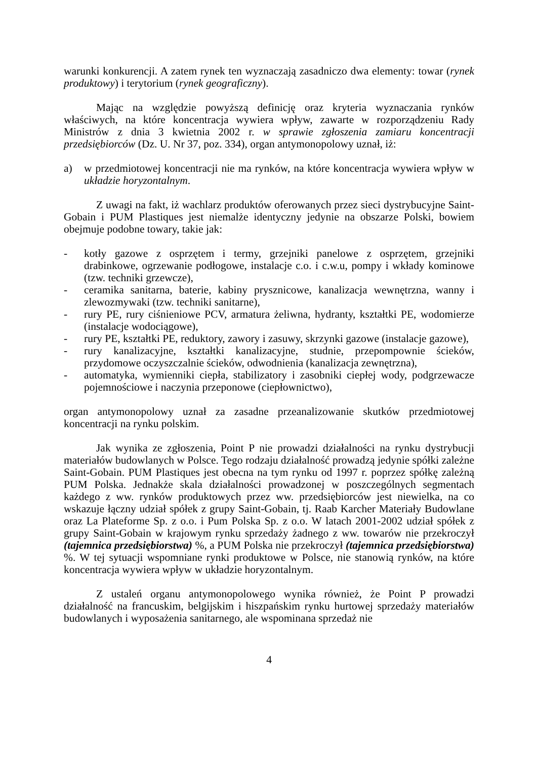warunki konkurencji. A zatem rynek ten wyznaczają zasadniczo dwa elementy: towar (rynek produktowy) i terytorium (rynek geograficzny).
Mając na względzie powyższą definicję oraz kryteria wyznaczania rynków właściwych, na które koncentracja wywiera wpływ, zawarte w rozporządzeniu Rady Ministrów z dnia 3 kwietnia 2002 r. w sprawie zgłoszenia zamiaru koncentracji przedsiębiorców (Dz. U. Nr 37, poz. 334), organ antymonopolowy uznał, iż:
a) w przedmiotowej koncentracji nie ma rynków, na które koncentracja wywiera wpływ w układzie horyzontalnym.
Z uwagi na fakt, iż wachlarz produktów oferowanych przez sieci dystrybucyjne Saint-Gobain i PUM Plastiques jest niemalże identyczny jedynie na obszarze Polski, bowiem obejmuje podobne towary, takie jak:
- kotły gazowe z osprzętem i termy, grzejniki panelowe z osprzętem, grzejniki drabinkowe, ogrzewanie podłogowe, instalacje c.o. i c.w.u, pompy i wkłady kominowe (tzw. techniki grzewcze),
- ceramika sanitarna, baterie, kabiny prysznicowe, kanalizacja wewnętrzna, wanny i zlewozmywaki (tzw. techniki sanitarne),
- rury PE, rury ciśnieniowe PCV, armatura żeliwna, hydranty, kształtki PE, wodomierze (instalacje wodociągowe),
- rury PE, kształtki PE, reduktory, zawory i zasuwy, skrzynki gazowe (instalacje gazowe),
- rury kanalizacyjne, kształtki kanalizacyjne, studnie, przepompownie ścieków, przydomowe oczyszczalnie ścieków, odwodnienia (kanalizacja zewnętrzna),
- automatyka, wymienniki ciepła, stabilizatory i zasobniki ciepłej wody, podgrzewacze pojemnościowe i naczynia przeponowe (ciepłownictwo),
organ antymonopolowy uznał za zasadne przeanalizowanie skutków przedmiotowej koncentracji na rynku polskim.
Jak wynika ze zgłoszenia, Point P nie prowadzi działalności na rynku dystrybucji materiałów budowlanych w Polsce. Tego rodzaju działalność prowadzą jedynie spółki zależne Saint-Gobain. PUM Plastiques jest obecna na tym rynku od 1997 r. poprzez spółkę zależną PUM Polska. Jednakże skala działalności prowadzonej w poszczególnych segmentach każdego z ww. rynków produktowych przez ww. przedsiębiorców jest niewielka, na co wskazuje łączny udział spółek z grupy Saint-Gobain, tj. Raab Karcher Materiały Budowlane oraz La Plateforme Sp. z o.o. i Pum Polska Sp. z o.o. W latach 2001-2002 udział spółek z grupy Saint-Gobain w krajowym rynku sprzedaży żadnego z ww. towarów nie przekroczył (tajemnica przedsiębiorstwa) %, a PUM Polska nie przekroczył (tajemnica przedsiębiorstwa) %. W tej sytuacji wspomniane rynki produktowe w Polsce, nie stanowią rynków, na które koncentracja wywiera wpływ w układzie horyzontalnym.
Z ustaleń organu antymonopolowego wynika również, że Point P prowadzi działalność na francuskim, belgijskim i hiszpańskim rynku hurtowej sprzedaży materiałów budowlanych i wyposażenia sanitarnego, ale wspominana sprzedaż nie
4